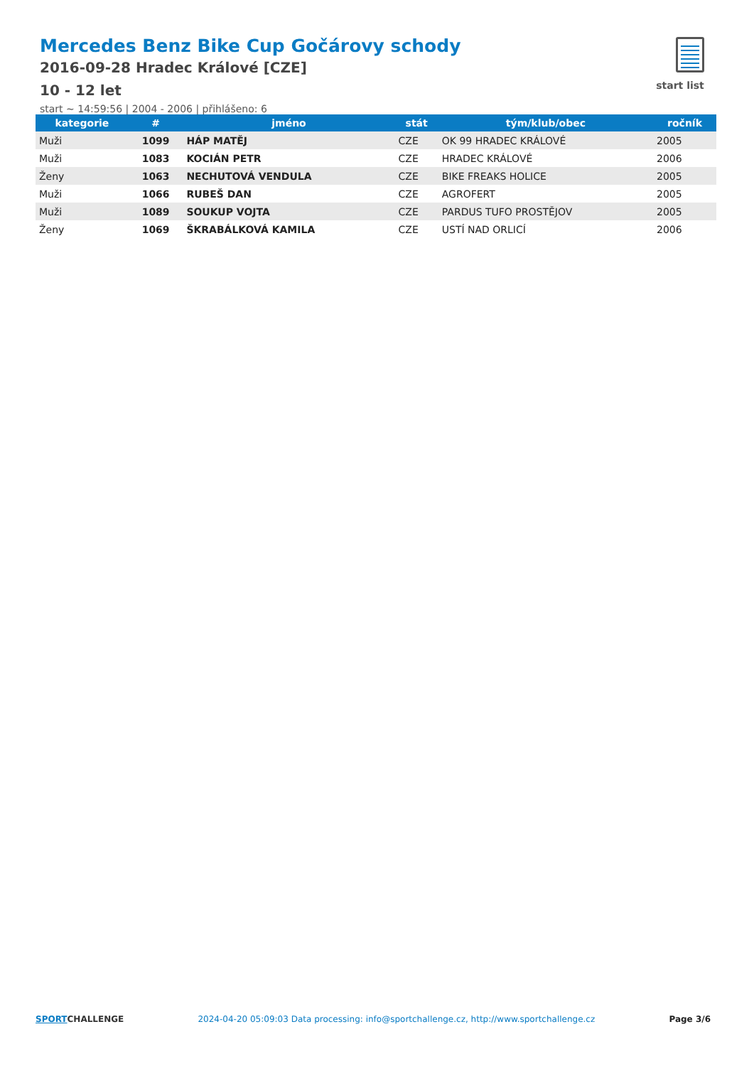Mercedes Benz Bike Cup Gočárovy schody
2016-09-28 Hradec Králové [CZE]
10 - 12 let
start ~ 14:59:56 | 2004 - 2006 | přihlášeno: 6
start list
| kategorie | # | jméno | stát | tým/klub/obec | ročník |
| --- | --- | --- | --- | --- | --- |
| Muži | 1099 | HÁP MATĚJ | CZE | OK 99 HRADEC KRÁLOVÉ | 2005 |
| Muži | 1083 | KOCIÁN PETR | CZE | HRADEC KRÁLOVÉ | 2006 |
| Ženy | 1063 | NECHUTOVÁ VENDULA | CZE | BIKE FREAKS HOLICE | 2005 |
| Muži | 1066 | RUBEŠ DAN | CZE | AGROFERT | 2005 |
| Muži | 1089 | SOUKUP VOJTA | CZE | PARDUS TUFO PROSTĚJOV | 2005 |
| Ženy | 1069 | ŠKRABÁLKOVÁ KAMILA | CZE | USTÍ NAD ORLICÍ | 2006 |
SPORTCHALLENGE 2024-04-20 05:09:03 Data processing: info@sportchallenge.cz, http://www.sportchallenge.cz
Page 3/6